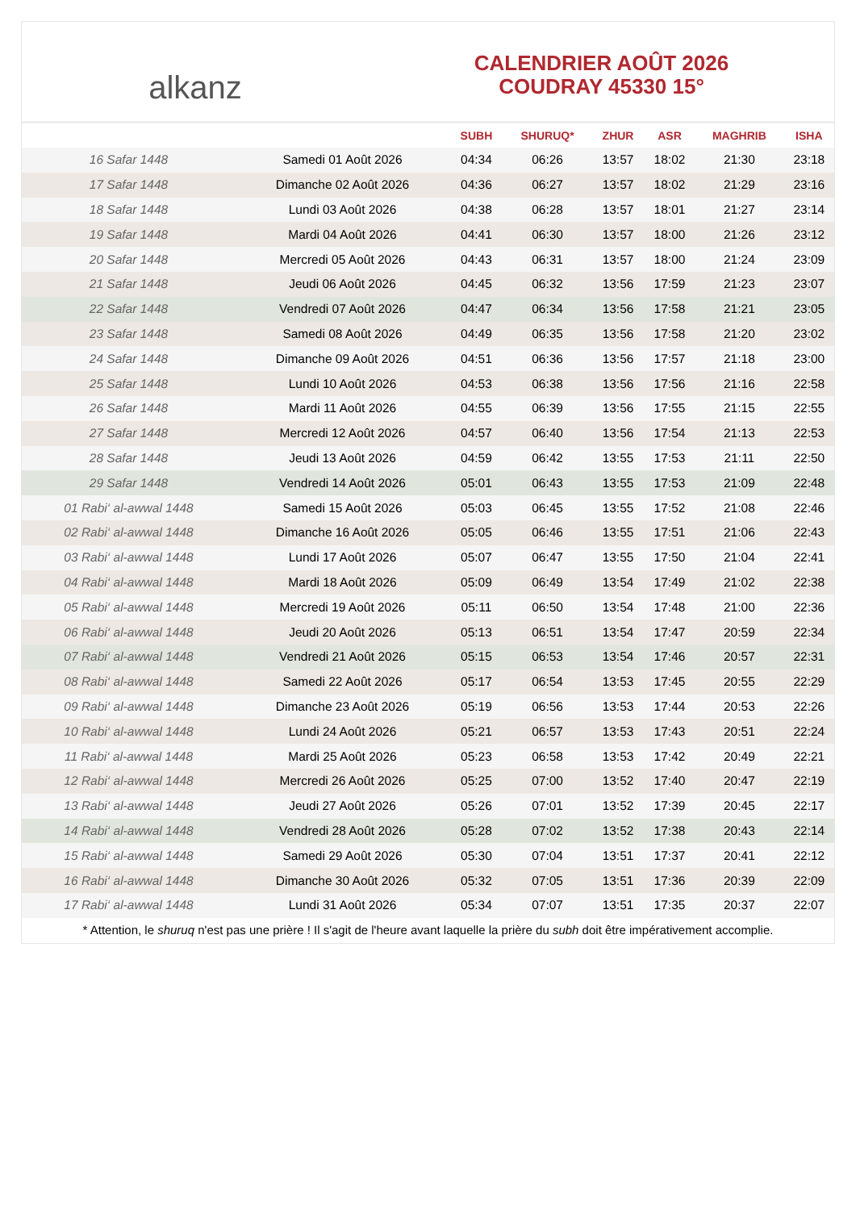alkanz
CALENDRIER AOÛT 2026
COUDRAY 45330 15°
| | | SUBH | SHURUQ* | ZHUR | ASR | MAGHRIB | ISHA |
| --- | --- | --- | --- | --- | --- | --- | --- |
| 16 Safar 1448 | Samedi 01 Août 2026 | 04:34 | 06:26 | 13:57 | 18:02 | 21:30 | 23:18 |
| 17 Safar 1448 | Dimanche 02 Août 2026 | 04:36 | 06:27 | 13:57 | 18:02 | 21:29 | 23:16 |
| 18 Safar 1448 | Lundi 03 Août 2026 | 04:38 | 06:28 | 13:57 | 18:01 | 21:27 | 23:14 |
| 19 Safar 1448 | Mardi 04 Août 2026 | 04:41 | 06:30 | 13:57 | 18:00 | 21:26 | 23:12 |
| 20 Safar 1448 | Mercredi 05 Août 2026 | 04:43 | 06:31 | 13:57 | 18:00 | 21:24 | 23:09 |
| 21 Safar 1448 | Jeudi 06 Août 2026 | 04:45 | 06:32 | 13:56 | 17:59 | 21:23 | 23:07 |
| 22 Safar 1448 | Vendredi 07 Août 2026 | 04:47 | 06:34 | 13:56 | 17:58 | 21:21 | 23:05 |
| 23 Safar 1448 | Samedi 08 Août 2026 | 04:49 | 06:35 | 13:56 | 17:58 | 21:20 | 23:02 |
| 24 Safar 1448 | Dimanche 09 Août 2026 | 04:51 | 06:36 | 13:56 | 17:57 | 21:18 | 23:00 |
| 25 Safar 1448 | Lundi 10 Août 2026 | 04:53 | 06:38 | 13:56 | 17:56 | 21:16 | 22:58 |
| 26 Safar 1448 | Mardi 11 Août 2026 | 04:55 | 06:39 | 13:56 | 17:55 | 21:15 | 22:55 |
| 27 Safar 1448 | Mercredi 12 Août 2026 | 04:57 | 06:40 | 13:56 | 17:54 | 21:13 | 22:53 |
| 28 Safar 1448 | Jeudi 13 Août 2026 | 04:59 | 06:42 | 13:55 | 17:53 | 21:11 | 22:50 |
| 29 Safar 1448 | Vendredi 14 Août 2026 | 05:01 | 06:43 | 13:55 | 17:53 | 21:09 | 22:48 |
| 01 Rabi‘ al-awwal 1448 | Samedi 15 Août 2026 | 05:03 | 06:45 | 13:55 | 17:52 | 21:08 | 22:46 |
| 02 Rabi‘ al-awwal 1448 | Dimanche 16 Août 2026 | 05:05 | 06:46 | 13:55 | 17:51 | 21:06 | 22:43 |
| 03 Rabi‘ al-awwal 1448 | Lundi 17 Août 2026 | 05:07 | 06:47 | 13:55 | 17:50 | 21:04 | 22:41 |
| 04 Rabi‘ al-awwal 1448 | Mardi 18 Août 2026 | 05:09 | 06:49 | 13:54 | 17:49 | 21:02 | 22:38 |
| 05 Rabi‘ al-awwal 1448 | Mercredi 19 Août 2026 | 05:11 | 06:50 | 13:54 | 17:48 | 21:00 | 22:36 |
| 06 Rabi‘ al-awwal 1448 | Jeudi 20 Août 2026 | 05:13 | 06:51 | 13:54 | 17:47 | 20:59 | 22:34 |
| 07 Rabi‘ al-awwal 1448 | Vendredi 21 Août 2026 | 05:15 | 06:53 | 13:54 | 17:46 | 20:57 | 22:31 |
| 08 Rabi‘ al-awwal 1448 | Samedi 22 Août 2026 | 05:17 | 06:54 | 13:53 | 17:45 | 20:55 | 22:29 |
| 09 Rabi‘ al-awwal 1448 | Dimanche 23 Août 2026 | 05:19 | 06:56 | 13:53 | 17:44 | 20:53 | 22:26 |
| 10 Rabi‘ al-awwal 1448 | Lundi 24 Août 2026 | 05:21 | 06:57 | 13:53 | 17:43 | 20:51 | 22:24 |
| 11 Rabi‘ al-awwal 1448 | Mardi 25 Août 2026 | 05:23 | 06:58 | 13:53 | 17:42 | 20:49 | 22:21 |
| 12 Rabi‘ al-awwal 1448 | Mercredi 26 Août 2026 | 05:25 | 07:00 | 13:52 | 17:40 | 20:47 | 22:19 |
| 13 Rabi‘ al-awwal 1448 | Jeudi 27 Août 2026 | 05:26 | 07:01 | 13:52 | 17:39 | 20:45 | 22:17 |
| 14 Rabi‘ al-awwal 1448 | Vendredi 28 Août 2026 | 05:28 | 07:02 | 13:52 | 17:38 | 20:43 | 22:14 |
| 15 Rabi‘ al-awwal 1448 | Samedi 29 Août 2026 | 05:30 | 07:04 | 13:51 | 17:37 | 20:41 | 22:12 |
| 16 Rabi‘ al-awwal 1448 | Dimanche 30 Août 2026 | 05:32 | 07:05 | 13:51 | 17:36 | 20:39 | 22:09 |
| 17 Rabi‘ al-awwal 1448 | Lundi 31 Août 2026 | 05:34 | 07:07 | 13:51 | 17:35 | 20:37 | 22:07 |
* Attention, le shuruq n'est pas une prière ! Il s'agit de l'heure avant laquelle la prière du subh doit être impérativement accomplie.